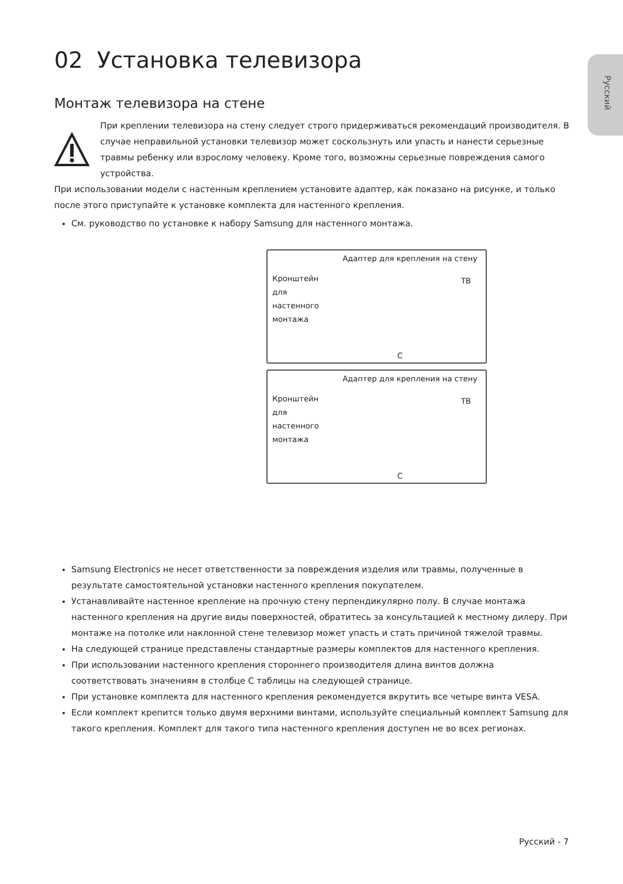Русский
02 Установка телевизора
Монтаж телевизора на стене
При креплении телевизора на стену следует строго придерживаться рекомендаций производителя. В случае неправильной установки телевизор может соскользнуть или упасть и нанести серьезные травмы ребенку или взрослому человеку. Кроме того, возможны серьезные повреждения самого устройства.
При использовании модели с настенным креплением установите адаптер, как показано на рисунке, и только после этого приступайте к установке комплекта для настенного крепления.
См. руководство по установке к набору Samsung для настенного монтажа.
Адаптер для крепления на стену
Кронштейн для настенного монтажа
ТВ
C
Адаптер для крепления на стену
Кронштейн для настенного монтажа
ТВ
C
Samsung Electronics не несет ответственности за повреждения изделия или травмы, полученные в результате самостоятельной установки настенного крепления покупателем.
Устанавливайте настенное крепление на прочную стену перпендикулярно полу. В случае монтажа настенного крепления на другие виды поверхностей, обратитесь за консультацией к местному дилеру. При монтаже на потолке или наклонной стене телевизор может упасть и стать причиной тяжелой травмы.
На следующей странице представлены стандартные размеры комплектов для настенного крепления.
При использовании настенного крепления стороннего производителя длина винтов должна соответствовать значениям в столбце C таблицы на следующей странице.
При установке комплекта для настенного крепления рекомендуется вкрутить все четыре винта VESA.
Если комплект крепится только двумя верхними винтами, используйте специальный комплект Samsung для такого крепления. Комплект для такого типа настенного крепления доступен не во всех регионах.
Русский - 7